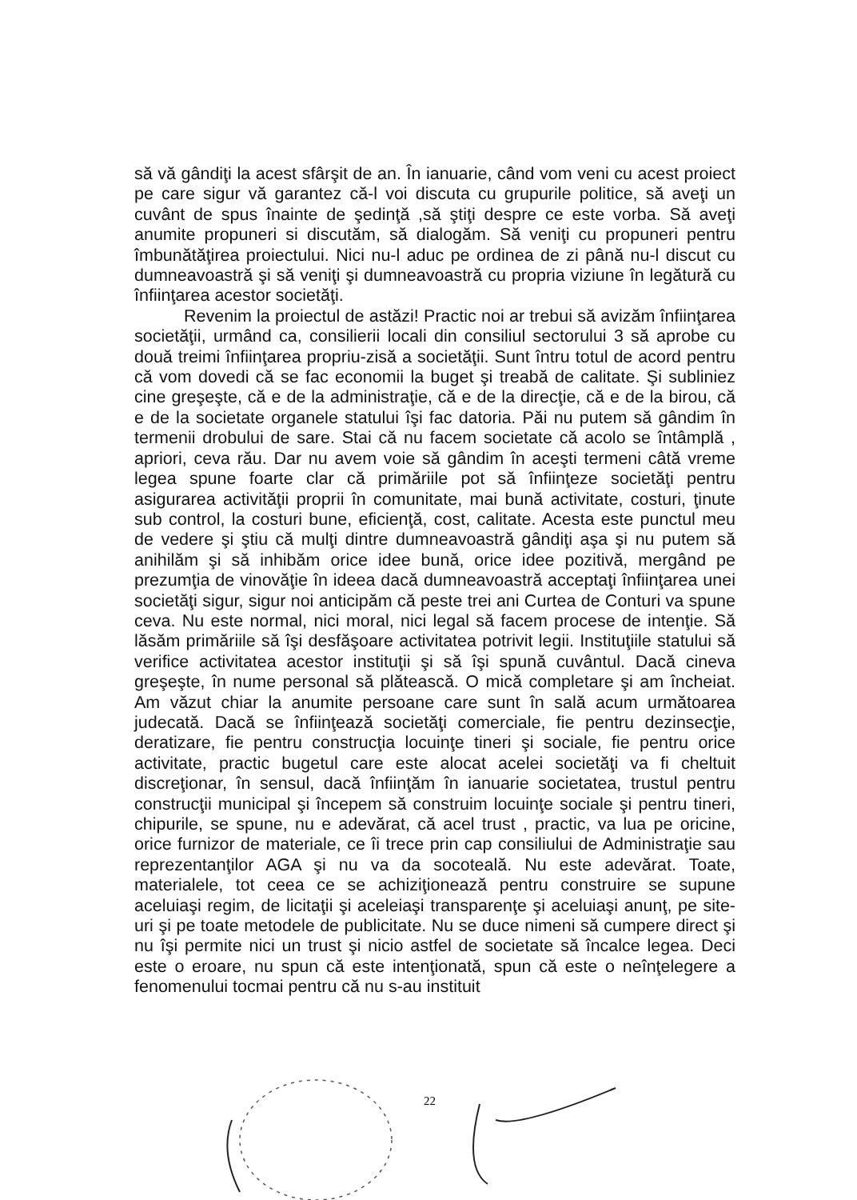să vă gândiţi la acest sfârşit de an. În ianuarie, când vom veni cu acest proiect pe care sigur vă garantez că-l voi discuta cu grupurile politice, să aveţi un cuvânt de spus înainte de şedinţă ,să ştiţi despre ce este vorba. Să aveţi anumite propuneri si discutăm, să dialogăm. Să veniţi cu propuneri pentru îmbunătăţirea proiectului. Nici nu-l aduc pe ordinea de zi până nu-l discut cu dumneavoastră şi să veniţi şi dumneavoastră cu propria viziune în legătură cu înfiinţarea acestor societăţi.
Revenim la proiectul de astăzi! Practic noi ar trebui să avizăm înfiinţarea societăţii, urmând ca, consilierii locali din consiliul sectorului 3 să aprobe cu două treimi înfiinţarea propriu-zisă a societăţii. Sunt întru totul de acord pentru că vom dovedi că se fac economii la buget şi treabă de calitate. Şi subliniez cine greşeşte, că e de la administraţie, că e de la direcţie, că e de la birou, că e de la societate organele statului îşi fac datoria. Păi nu putem să gândim în termenii drobului de sare. Stai că nu facem societate că acolo se întâmplă , apriori, ceva rău. Dar nu avem voie să gândim în aceşti termeni câtă vreme legea spune foarte clar că primăriile pot să înfiinţeze societăţi pentru asigurarea activităţii proprii în comunitate, mai bună activitate, costuri, ţinute sub control, la costuri bune, eficienţă, cost, calitate. Acesta este punctul meu de vedere şi ştiu că mulţi dintre dumneavoastră gândiţi aşa şi nu putem să anihilăm şi să inhibăm orice idee bună, orice idee pozitivă, mergând pe prezumţia de vinovăţie în ideea dacă dumneavoastră acceptaţi înfiinţarea unei societăţi sigur, sigur noi anticipăm că peste trei ani Curtea de Conturi va spune ceva. Nu este normal, nici moral, nici legal să facem procese de intenţie. Să lăsăm primăriile să îşi desfăşoare activitatea potrivit legii. Instituţiile statului să verifice activitatea acestor instituţii şi să îşi spună cuvântul. Dacă cineva greşeşte, în nume personal să plătească. O mică completare şi am încheiat. Am văzut chiar la anumite persoane care sunt în sală acum următoarea judecată. Dacă se înfiinţează societăţi comerciale, fie pentru dezinsecţie, deratizare, fie pentru construcţia locuinţe tineri şi sociale, fie pentru orice activitate, practic bugetul care este alocat acelei societăţi va fi cheltuit discreţionar, în sensul, dacă înfiinţăm în ianuarie societatea, trustul pentru construcţii municipal şi începem să construim locuinţe sociale şi pentru tineri, chipurile, se spune, nu e adevărat, că acel trust , practic, va lua pe oricine, orice furnizor de materiale, ce îi trece prin cap consiliului de Administraţie sau reprezentanţilor AGA şi nu va da socoteală. Nu este adevărat. Toate, materialele, tot ceea ce se achiziţionează pentru construire se supune aceluiaşi regim, de licitaţii şi aceleiaşi transparenţe şi aceluiaşi anunţ, pe site-uri şi pe toate metodele de publicitate. Nu se duce nimeni să cumpere direct şi nu îşi permite nici un trust şi nicio astfel de societate să încalce legea. Deci este o eroare, nu spun că este intenţionată, spun că este o neînţelegere a fenomenului tocmai pentru că nu s-au instituit
22